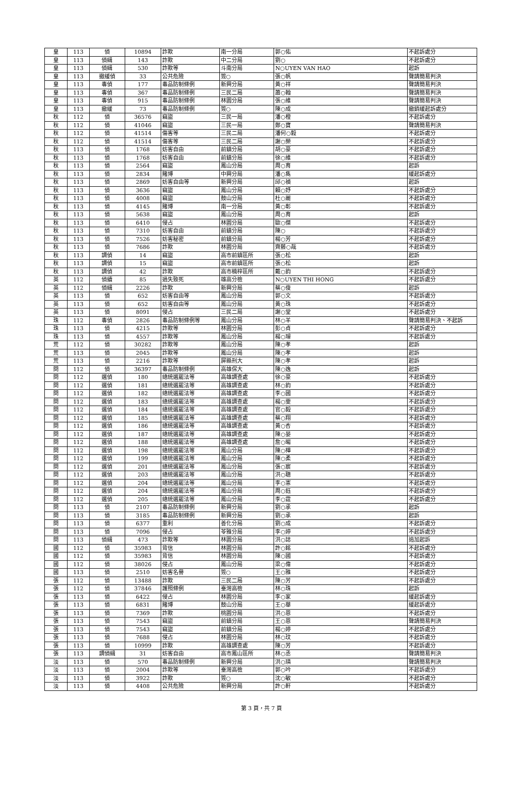| 皇 | 113 | 偵 | 10894 | 詐欺 | 南一分局 | 郭○佑 | 不起訴處分 |
| 皇 | 113 | 偵緝 | 143 | 詐欺 | 中二分局 | 劉○ | 不起訴處分 |
| 皇 | 113 | 偵緝 | 530 | 詐欺等 | 斗南分局 | N○UYEN VAN HAO | 起訴 |
| 皇 | 113 | 撤緩偵 | 33 | 公共危險 | 簽○ | 張○帆 | 聲請簡易判決 |
| 皇 | 113 | 毒偵 | 177 | 毒品防制條例 | 新興分局 | 黃○祥 | 聲請簡易判決 |
| 皇 | 113 | 毒偵 | 367 | 毒品防制條例 | 三民二局 | 蕭○翰 | 聲請簡易判決 |
| 皇 | 113 | 毒偵 | 915 | 毒品防制條例 | 林園分局 | 張○維 | 聲請簡易判決 |
| 皇 | 113 | 撤緩 | 73 | 毒品防制條例 | 簽○ | 陳○成 | 撤銷緩起訴處分 |
| 秋 | 112 | 偵 | 36576 | 竊盜 | 三民一局 | 潘○橙 | 不起訴處分 |
| 秋 | 112 | 偵 | 41046 | 竊盜 | 三民一局 | 鄭○寶 | 聲請簡易判決 |
| 秋 | 112 | 偵 | 41514 | 傷害等 | 三民二局 | 潘何○毅 | 不起訴處分 |
| 秋 | 112 | 偵 | 41514 | 傷害等 | 三民二局 | 謝○榮 | 不起訴處分 |
| 秋 | 113 | 偵 | 1768 | 妨害自由 | 前鎮分局 | 胡○豪 | 不起訴處分 |
| 秋 | 113 | 偵 | 1768 | 妨害自由 | 前鎮分局 | 徐○維 | 不起訴處分 |
| 秋 | 113 | 偵 | 2564 | 竊盜 | 鳳山分局 | 周○育 | 起訴 |
| 秋 | 113 | 偵 | 2834 | 賭博 | 中興分局 | 潘○雋 | 緩起訴處分 |
| 秋 | 113 | 偵 | 2869 | 妨害自由等 | 新興分局 | 邱○禎 | 起訴 |
| 秋 | 113 | 偵 | 3636 | 竊盜 | 鳳山分局 | 賴○妤 | 不起訴處分 |
| 秋 | 113 | 偵 | 4008 | 竊盜 | 鼓山分局 | 杜○麗 | 不起訴處分 |
| 秋 | 113 | 偵 | 4145 | 賭博 | 南一分局 | 黃○彰 | 不起訴處分 |
| 秋 | 113 | 偵 | 5638 | 竊盜 | 鳳山分局 | 周○育 | 起訴 |
| 秋 | 113 | 偵 | 6410 | 侵占 | 林園分局 | 歐○傑 | 不起訴處分 |
| 秋 | 113 | 偵 | 7310 | 妨害自由 | 前鎮分局 | 陳○ | 不起訴處分 |
| 秋 | 113 | 偵 | 7526 | 妨害秘密 | 前鎮分局 | 楊○芳 | 不起訴處分 |
| 秋 | 113 | 偵 | 7686 | 詐欺 | 林園分局 | 齊藤○哉 | 不起訴處分 |
| 秋 | 113 | 調偵 | 14 | 竊盜 | 高市前鎮區所 | 張○松 | 起訴 |
| 秋 | 113 | 調偵 | 15 | 竊盜 | 高市前鎮區所 | 張○松 | 起訴 |
| 秋 | 113 | 調偵 | 42 | 詐欺 | 高市楠梓區所 | 戴○鈞 | 不起訴處分 |
| 英 | 112 | 偵續 | 85 | 過失致死 | 雄高分檢 | N○UYEN THI HONG | 不起訴處分 |
| 英 | 112 | 偵緝 | 2226 | 詐欺 | 新興分局 | 蔡○俊 | 起訴 |
| 英 | 113 | 偵 | 652 | 妨害自由等 | 鳳山分局 | 郭○文 | 不起訴處分 |
| 英 | 113 | 偵 | 652 | 妨害自由等 | 鳳山分局 | 黃○珠 | 不起訴處分 |
| 英 | 113 | 偵 | 8091 | 侵占 | 三民二局 | 謝○堂 | 不起訴處分 |
| 珠 | 112 | 毒偵 | 2826 | 毒品防制條例等 | 鳳山分局 | 林○羊 | 聲請簡易判決、不起訴 |
| 珠 | 113 | 偵 | 4215 | 詐欺等 | 林園分局 | 彭○貞 | 不起訴處分 |
| 珠 | 113 | 偵 | 4557 | 詐欺等 | 鳳山分局 | 楊○璿 | 不起訴處分 |
| 荒 | 112 | 偵 | 30282 | 詐欺等 | 鳳山分局 | 陳○孝 | 起訴 |
| 荒 | 113 | 偵 | 2045 | 詐欺等 | 鳳山分局 | 陳○孝 | 起訴 |
| 荒 | 113 | 偵 | 2216 | 詐欺等 | 屏縣刑大 | 陳○孝 | 起訴 |
| 問 | 112 | 偵 | 36397 | 毒品防制條例 | 高雄保大 | 陳○逸 | 起訴 |
| 問 | 112 | 選偵 | 180 | 總統選罷法等 | 高雄調查處 | 徐○豪 | 不起訴處分 |
| 問 | 112 | 選偵 | 181 | 總統選罷法等 | 高雄調查處 | 林○鈞 | 不起訴處分 |
| 問 | 112 | 選偵 | 182 | 總統選罷法等 | 高雄調查處 | 李○國 | 不起訴處分 |
| 問 | 112 | 選偵 | 183 | 總統選罷法等 | 高雄調查處 | 楊○雯 | 不起訴處分 |
| 問 | 112 | 選偵 | 184 | 總統選罷法等 | 高雄調查處 | 官○毅 | 不起訴處分 |
| 問 | 112 | 選偵 | 185 | 總統選罷法等 | 高雄調查處 | 蔡○翔 | 不起訴處分 |
| 問 | 112 | 選偵 | 186 | 總統選罷法等 | 高雄調查處 | 黃○杏 | 不起訴處分 |
| 問 | 112 | 選偵 | 187 | 總統選罷法等 | 高雄調查處 | 陳○晏 | 不起訴處分 |
| 問 | 112 | 選偵 | 188 | 總統選罷法等 | 高雄調查處 | 詹○暘 | 不起訴處分 |
| 問 | 112 | 選偵 | 198 | 總統選罷法等 | 鳳山分局 | 陳○樺 | 不起訴處分 |
| 問 | 112 | 選偵 | 199 | 總統選罷法等 | 鳳山分局 | 陳○柔 | 不起訴處分 |
| 問 | 112 | 選偵 | 201 | 總統選罷法等 | 鳳山分局 | 張○宸 | 不起訴處分 |
| 問 | 112 | 選偵 | 203 | 總統選罷法等 | 鳳山分局 | 洪○聰 | 不起訴處分 |
| 問 | 112 | 選偵 | 204 | 總統選罷法等 | 鳳山分局 | 李○憲 | 不起訴處分 |
| 問 | 112 | 選偵 | 204 | 總統選罷法等 | 鳳山分局 | 周○鈺 | 不起訴處分 |
| 問 | 112 | 選偵 | 205 | 總統選罷法等 | 鳳山分局 | 李○霆 | 不起訴處分 |
| 問 | 113 | 偵 | 2107 | 毒品防制條例 | 新興分局 | 劉○承 | 起訴 |
| 問 | 113 | 偵 | 3185 | 毒品防制條例 | 新興分局 | 劉○承 | 起訴 |
| 問 | 113 | 偵 | 6377 | 重利 | 善化分局 | 劉○成 | 不起訴處分 |
| 問 | 113 | 偵 | 7096 | 侵占 | 苓雅分局 | 李○婷 | 不起訴處分 |
| 問 | 113 | 偵緝 | 473 | 詐欺等 | 林園分局 | 洪○誌 | 追加起訴 |
| 國 | 112 | 偵 | 35983 | 背信 | 林園分局 | 許○銘 | 不起訴處分 |
| 國 | 112 | 偵 | 35983 | 背信 | 林園分局 | 陳○國 | 不起訴處分 |
| 國 | 112 | 偵 | 38026 | 侵占 | 鳳山分局 | 梁○偉 | 不起訴處分 |
| 國 | 113 | 偵 | 2510 | 妨害名譽 | 簽○ | 王○雅 | 不起訴處分 |
| 張 | 112 | 偵 | 13488 | 詐欺 | 三民二局 | 陳○芳 | 不起訴處分 |
| 張 | 112 | 偵 | 37846 | 護照條例 | 臺灣高檢 | 林○珠 | 起訴 |
| 張 | 113 | 偵 | 6422 | 侵占 | 林園分局 | 李○家 | 緩起訴處分 |
| 張 | 113 | 偵 | 6831 | 賭博 | 鼓山分局 | 王○華 | 緩起訴處分 |
| 張 | 113 | 偵 | 7369 | 詐欺 | 桃園分局 | 洪○恩 | 不起訴處分 |
| 張 | 113 | 偵 | 7543 | 竊盜 | 前鎮分局 | 王○恩 | 聲請簡易判決 |
| 張 | 113 | 偵 | 7543 | 竊盜 | 前鎮分局 | 楊○婷 | 不起訴處分 |
| 張 | 113 | 偵 | 7688 | 侵占 | 林園分局 | 林○玟 | 不起訴處分 |
| 張 | 113 | 偵 | 10999 | 詐欺 | 高雄調查處 | 陳○芳 | 不起訴處分 |
| 張 | 113 | 調偵緝 | 31 | 妨害自由 | 高市鳳山區所 | 林○丞 | 聲請簡易判決 |
| 淡 | 113 | 偵 | 570 | 毒品防制條例 | 新興分局 | 洪○璘 | 聲請簡易判決 |
| 淡 | 113 | 偵 | 2004 | 詐欺等 | 臺灣高檢 | 郭○吟 | 不起訴處分 |
| 淡 | 113 | 偵 | 3922 | 詐欺 | 簽○ | 沈○敏 | 不起訴處分 |
| 淡 | 113 | 偵 | 4408 | 公共危險 | 新興分局 | 許○軒 | 不起訴處分 |
第 3 頁，共 7 頁